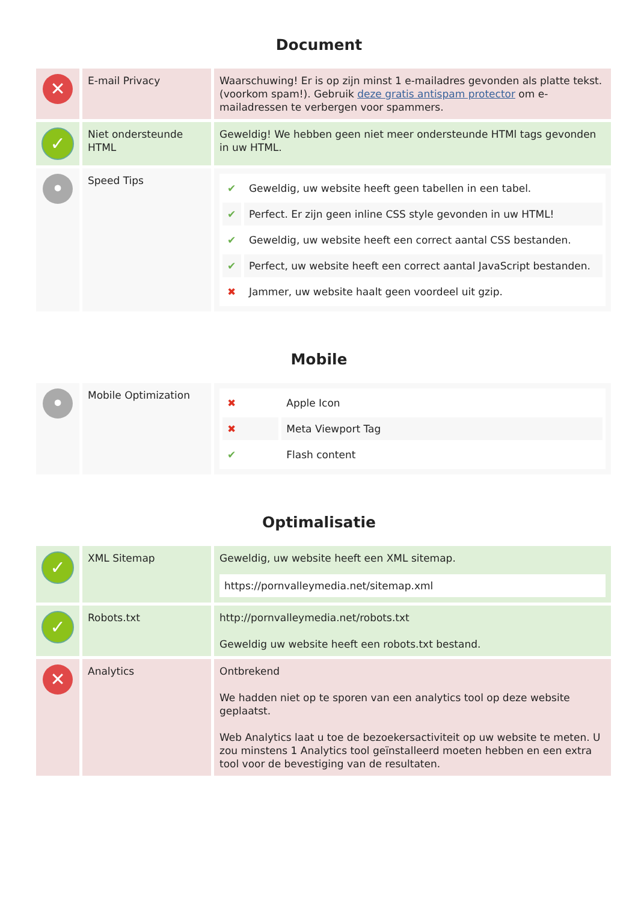Document
| ✕ | E-mail Privacy | Waarschuwing! Er is op zijn minst 1 e-mailadres gevonden als platte tekst. (voorkom spam!). Gebruik deze gratis antispam protector om e-mailadressen te verbergen voor spammers. |
| ✓ | Niet ondersteunde HTML | Geweldig! We hebben geen niet meer ondersteunde HTMl tags gevonden in uw HTML. |
| • | Speed Tips | / ✔ / Geweldig, uw website heeft geen tabellen in een tabel. / / ✔ / Perfect. Er zijn geen inline CSS style gevonden in uw HTML! / / ✔ / Geweldig, uw website heeft een correct aantal CSS bestanden. / / ✔ / Perfect, uw website heeft een correct aantal JavaScript bestanden. / / ✖ / Jammer, uw website haalt geen voordeel uit gzip. / |
Mobile
| • | Mobile Optimization | / ✖ / Apple Icon / / ✖ / Meta Viewport Tag / / ✔ / Flash content / |
Optimalisatie
| ✓ | XML Sitemap | Geweldig, uw website heeft een XML sitemap. https://pornvalleymedia.net/sitemap.xml |
| ✓ | Robots.txt | http://pornvalleymedia.net/robots.txt Geweldig uw website heeft een robots.txt bestand. |
| ✕ | Analytics | Ontbrekend We hadden niet op te sporen van een analytics tool op deze website geplaatst. Web Analytics laat u toe de bezoekersactiviteit op uw website te meten. U zou minstens 1 Analytics tool geïnstalleerd moeten hebben en een extra tool voor de bevestiging van de resultaten. |